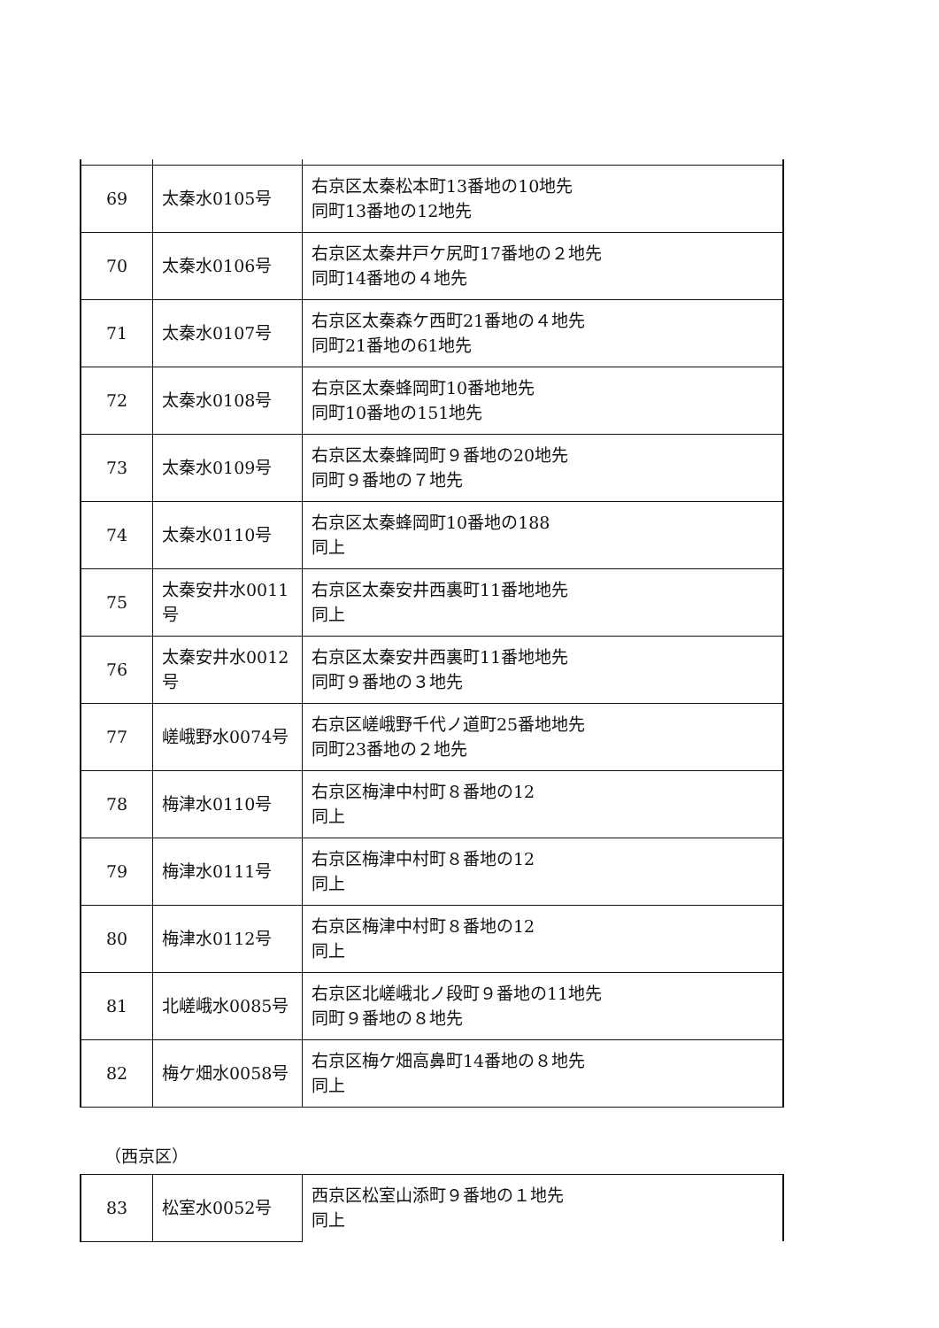| 69 | 太秦水0105号 | 右京区太秦松本町13番地の10地先 同町13番地の12地先 |
| 70 | 太秦水0106号 | 右京区太秦井戸ケ尻町17番地の２地先 同町14番地の４地先 |
| 71 | 太秦水0107号 | 右京区太秦森ケ西町21番地の４地先 同町21番地の61地先 |
| 72 | 太秦水0108号 | 右京区太秦蜂岡町10番地地先 同町10番地の151地先 |
| 73 | 太秦水0109号 | 右京区太秦蜂岡町９番地の20地先 同町９番地の７地先 |
| 74 | 太秦水0110号 | 右京区太秦蜂岡町10番地の188 同上 |
| 75 | 太秦安井水0011号 | 右京区太秦安井西裏町11番地地先 同上 |
| 76 | 太秦安井水0012号 | 右京区太秦安井西裏町11番地地先 同町９番地の３地先 |
| 77 | 嵯峨野水0074号 | 右京区嵯峨野千代ノ道町25番地地先 同町23番地の２地先 |
| 78 | 梅津水0110号 | 右京区梅津中村町８番地の12 同上 |
| 79 | 梅津水0111号 | 右京区梅津中村町８番地の12 同上 |
| 80 | 梅津水0112号 | 右京区梅津中村町８番地の12 同上 |
| 81 | 北嵯峨水0085号 | 右京区北嵯峨北ノ段町９番地の11地先 同町９番地の８地先 |
| 82 | 梅ケ畑水0058号 | 右京区梅ケ畑高鼻町14番地の８地先 同上 |
（西京区）
| 83 | 松室水0052号 | 西京区松室山添町９番地の１地先 同上 |